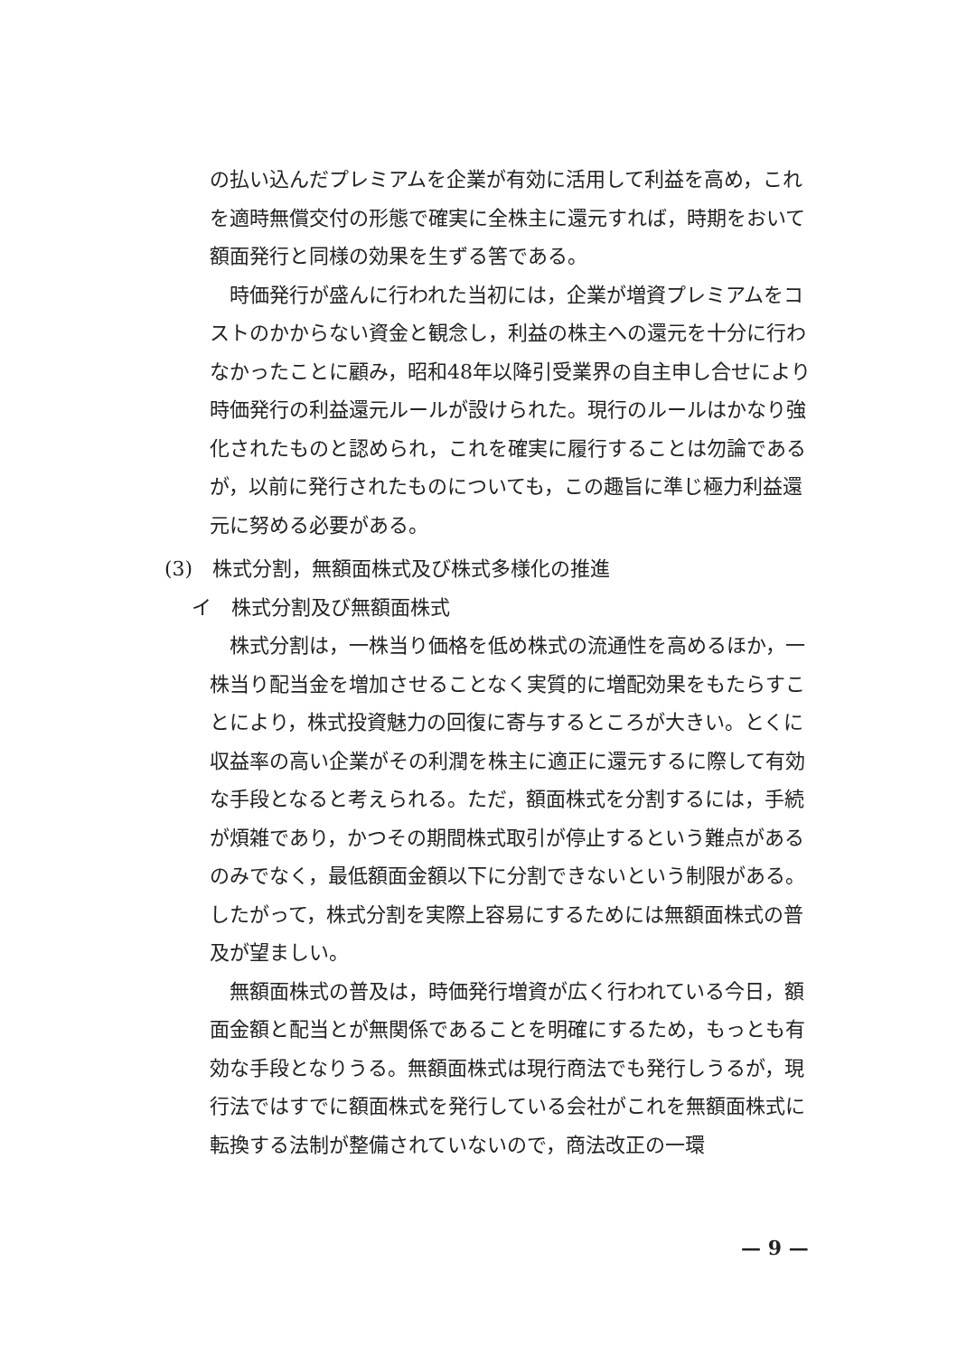の払い込んだプレミアムを企業が有効に活用して利益を高め，これを適時無償交付の形態で確実に全株主に還元すれば，時期をおいて額面発行と同様の効果を生ずる筈である。
時価発行が盛んに行われた当初には，企業が増資プレミアムをコストのかからない資金と観念し，利益の株主への還元を十分に行わなかったことに顧み，昭和48年以降引受業界の自主申し合せにより時価発行の利益還元ルールが設けられた。現行のルールはかなり強化されたものと認められ，これを確実に履行することは勿論であるが，以前に発行されたものについても，この趣旨に準じ極力利益還元に努める必要がある。
(3)　株式分割，無額面株式及び株式多様化の推進
イ　株式分割及び無額面株式
株式分割は，一株当り価格を低め株式の流通性を高めるほか，一株当り配当金を増加させることなく実質的に増配効果をもたらすことにより，株式投資魅力の回復に寄与するところが大きい。とくに収益率の高い企業がその利潤を株主に適正に還元するに際して有効な手段となると考えられる。ただ，額面株式を分割するには，手続が煩雑であり，かつその期間株式取引が停止するという難点があるのみでなく，最低額面金額以下に分割できないという制限がある。したがって，株式分割を実際上容易にするためには無額面株式の普及が望ましい。
無額面株式の普及は，時価発行増資が広く行われている今日，額面金額と配当とが無関係であることを明確にするため，もっとも有効な手段となりうる。無額面株式は現行商法でも発行しうるが，現行法ではすでに額面株式を発行している会社がこれを無額面株式に転換する法制が整備されていないので，商法改正の一環
— 9 —